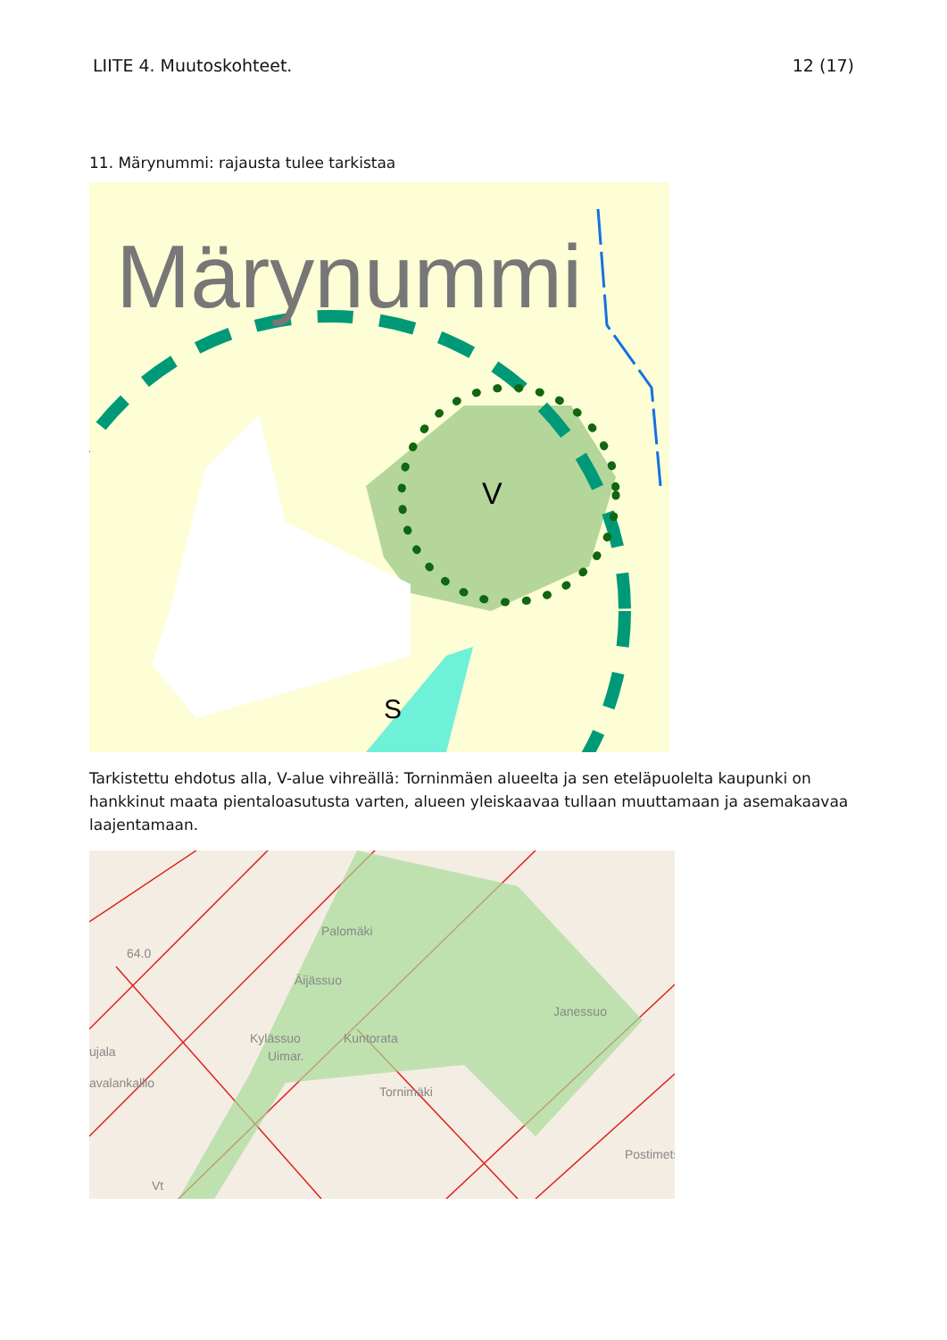LIITE 4. Muutoskohteet. 12 (17)
11. Märynummi: rajausta tulee tarkistaa
Märynummi
V
S
Tarkistettu ehdotus alla, V-alue vihreällä: Torninmäen alueelta ja sen eteläpuolelta kaupunki on hankkinut maata pientaloasutusta varten, alueen yleiskaavaa tullaan muuttamaan ja asemakaavaa laajentamaan.
Palomäki
64.0
Äijässuo
Janessuo
Kylässuo
Kuntorata
Uimar.
ujala
avalankallio
Tornimäki
Postimets
Vt